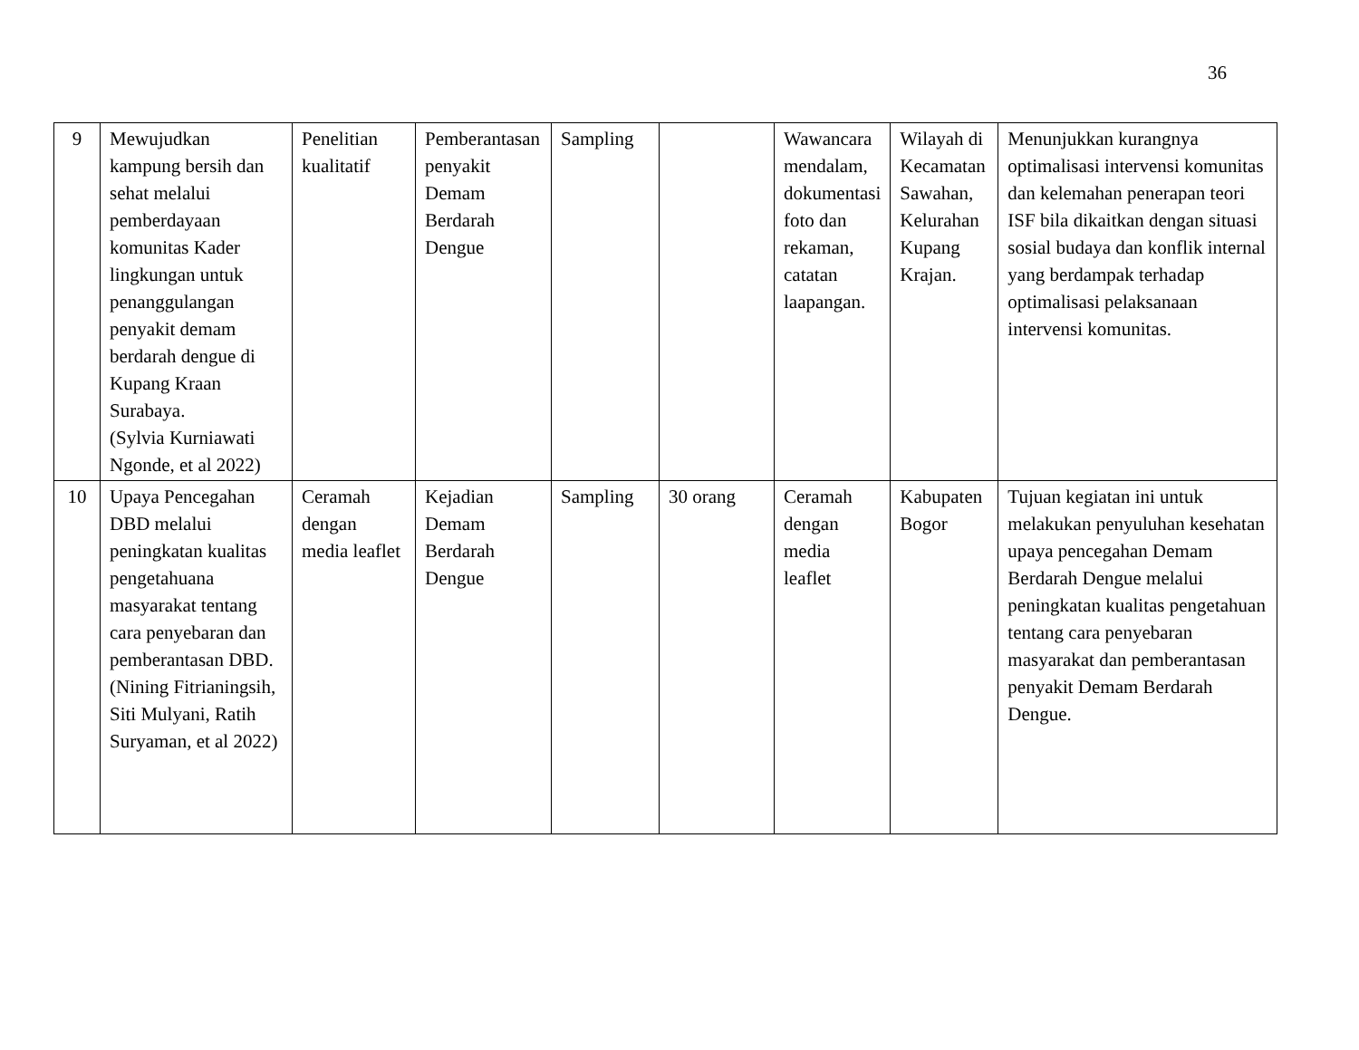36
| 9 | Mewujudkan kampung bersih dan sehat melalui pemberdayaan komunitas Kader lingkungan untuk penanggulangan penyakit demam berdarah dengue di Kupang Kraan Surabaya. (Sylvia Kurniawati Ngonde, et al 2022) | Penelitian kualitatif | Pemberantasan penyakit Demam Berdarah Dengue | Sampling | | Wawancara mendalam, dokumentasi foto dan rekaman, catatan laapangan. | Wilayah di Kecamatan Sawahan, Kelurahan Kupang Krajan. | Menunjukkan kurangnya optimalisasi intervensi komunitas dan kelemahan penerapan teori ISF bila dikaitkan dengan situasi sosial budaya dan konflik internal yang berdampak terhadap optimalisasi pelaksanaan intervensi komunitas. |
| 10 | Upaya Pencegahan DBD melalui peningkatan kualitas pengetahuana masyarakat tentang cara penyebaran dan pemberantasan DBD. (Nining Fitrianingsih, Siti Mulyani, Ratih Suryaman, et al 2022) | Ceramah dengan media leaflet | Kejadian Demam Berdarah Dengue | Sampling | 30 orang | Ceramah dengan media leaflet | Kabupaten Bogor | Tujuan kegiatan ini untuk melakukan penyuluhan kesehatan upaya pencegahan Demam Berdarah Dengue melalui peningkatan kualitas pengetahuan tentang cara penyebaran masyarakat dan pemberantasan penyakit Demam Berdarah Dengue. |